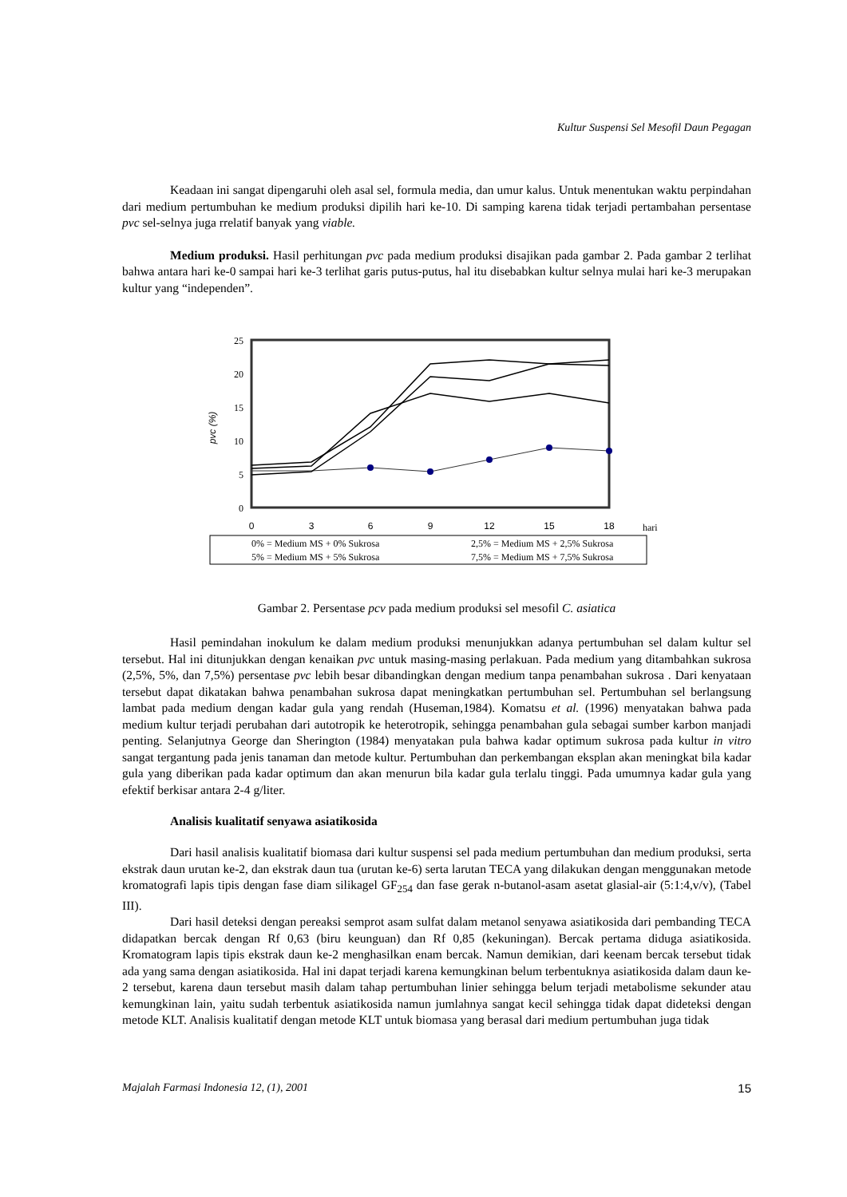Kultur Suspensi Sel Mesofil Daun Pegagan
Keadaan ini sangat dipengaruhi oleh asal sel, formula media, dan umur kalus. Untuk menentukan waktu perpindahan dari medium pertumbuhan ke medium produksi dipilih hari ke-10. Di samping karena tidak terjadi pertambahan persentase pvc sel-selnya juga rrelatif banyak yang viable.
Medium produksi. Hasil perhitungan pvc pada medium produksi disajikan pada gambar 2. Pada gambar 2 terlihat bahwa antara hari ke-0 sampai hari ke-3 terlihat garis putus-putus, hal itu disebabkan kultur selnya mulai hari ke-3 merupakan kultur yang “independen”.
25
20
15
10
5
0
0
3
6
9
12
15
18
hari
pvc (%)
0% = Medium MS + 0% Sukrosa
2,5% = Medium MS + 2,5% Sukrosa
5% = Medium MS + 5% Sukrosa
7,5% = Medium MS + 7,5% Sukrosa
Gambar 2. Persentase pcv pada medium produksi sel mesofil C. asiatica
Hasil pemindahan inokulum ke dalam medium produksi menunjukkan adanya pertumbuhan sel dalam kultur sel tersebut. Hal ini ditunjukkan dengan kenaikan pvc untuk masing-masing perlakuan. Pada medium yang ditambahkan sukrosa (2,5%, 5%, dan 7,5%) persentase pvc lebih besar dibandingkan dengan medium tanpa penambahan sukrosa . Dari kenyataan tersebut dapat dikatakan bahwa penambahan sukrosa dapat meningkatkan pertumbuhan sel. Pertumbuhan sel berlangsung lambat pada medium dengan kadar gula yang rendah (Huseman,1984). Komatsu et al. (1996) menyatakan bahwa pada medium kultur terjadi perubahan dari autotropik ke heterotropik, sehingga penambahan gula sebagai sumber karbon manjadi penting. Selanjutnya George dan Sherington (1984) menyatakan pula bahwa kadar optimum sukrosa pada kultur in vitro sangat tergantung pada jenis tanaman dan metode kultur. Pertumbuhan dan perkembangan eksplan akan meningkat bila kadar gula yang diberikan pada kadar optimum dan akan menurun bila kadar gula terlalu tinggi. Pada umumnya kadar gula yang efektif berkisar antara 2-4 g/liter.
Analisis kualitatif senyawa asiatikosida
Dari hasil analisis kualitatif biomasa dari kultur suspensi sel pada medium pertumbuhan dan medium produksi, serta ekstrak daun urutan ke-2, dan ekstrak daun tua (urutan ke-6) serta larutan TECA yang dilakukan dengan menggunakan metode kromatografi lapis tipis dengan fase diam silikagel GF<sub>254</sub> dan fase gerak n-butanol-asam asetat glasial-air (5:1:4,v/v), (Tabel III).
Dari hasil deteksi dengan pereaksi semprot asam sulfat dalam metanol senyawa asiatikosida dari pembanding TECA didapatkan bercak dengan Rf 0,63 (biru keunguan) dan Rf 0,85 (kekuningan). Bercak pertama diduga asiatikosida. Kromatogram lapis tipis ekstrak daun ke-2 menghasilkan enam bercak. Namun demikian, dari keenam bercak tersebut tidak ada yang sama dengan asiatikosida. Hal ini dapat terjadi karena kemungkinan belum terbentuknya asiatikosida dalam daun ke-2 tersebut, karena daun tersebut masih dalam tahap pertumbuhan linier sehingga belum terjadi metabolisme sekunder atau kemungkinan lain, yaitu sudah terbentuk asiatikosida namun jumlahnya sangat kecil sehingga tidak dapat dideteksi dengan metode KLT. Analisis kualitatif dengan metode KLT untuk biomasa yang berasal dari medium pertumbuhan juga tidak
Majalah Farmasi Indonesia 12, (1), 2001 15